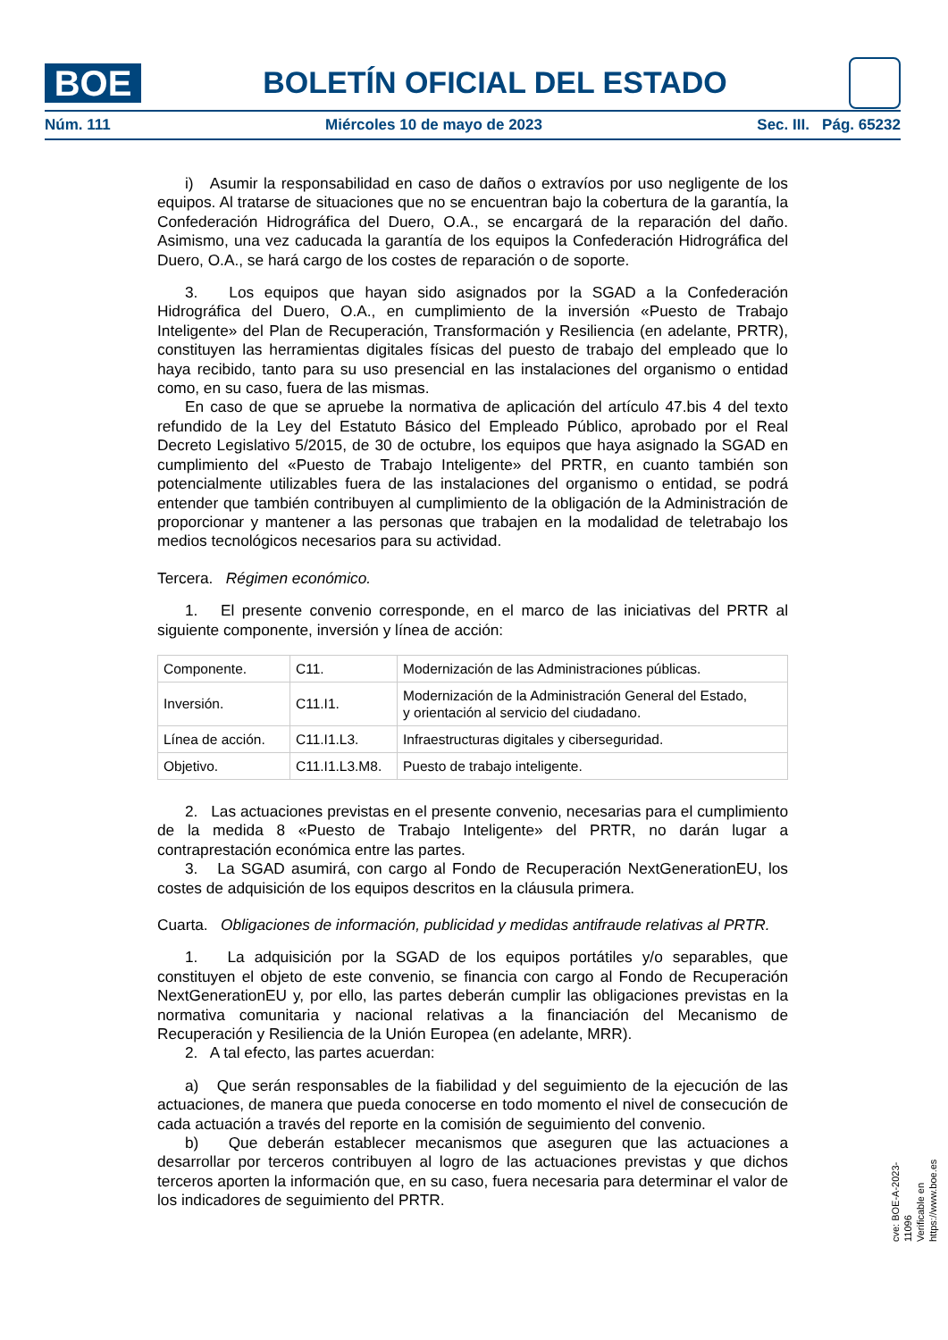BOE
BOLETÍN OFICIAL DEL ESTADO
Núm. 111 Miércoles 10 de mayo de 2023 Sec. III. Pág. 65232
i) Asumir la responsabilidad en caso de daños o extravíos por uso negligente de los equipos. Al tratarse de situaciones que no se encuentran bajo la cobertura de la garantía, la Confederación Hidrográfica del Duero, O.A., se encargará de la reparación del daño. Asimismo, una vez caducada la garantía de los equipos la Confederación Hidrográfica del Duero, O.A., se hará cargo de los costes de reparación o de soporte.
3. Los equipos que hayan sido asignados por la SGAD a la Confederación Hidrográfica del Duero, O.A., en cumplimiento de la inversión «Puesto de Trabajo Inteligente» del Plan de Recuperación, Transformación y Resiliencia (en adelante, PRTR), constituyen las herramientas digitales físicas del puesto de trabajo del empleado que lo haya recibido, tanto para su uso presencial en las instalaciones del organismo o entidad como, en su caso, fuera de las mismas.
En caso de que se apruebe la normativa de aplicación del artículo 47.bis 4 del texto refundido de la Ley del Estatuto Básico del Empleado Público, aprobado por el Real Decreto Legislativo 5/2015, de 30 de octubre, los equipos que haya asignado la SGAD en cumplimiento del «Puesto de Trabajo Inteligente» del PRTR, en cuanto también son potencialmente utilizables fuera de las instalaciones del organismo o entidad, se podrá entender que también contribuyen al cumplimiento de la obligación de la Administración de proporcionar y mantener a las personas que trabajen en la modalidad de teletrabajo los medios tecnológicos necesarios para su actividad.
Tercera. Régimen económico.
1. El presente convenio corresponde, en el marco de las iniciativas del PRTR al siguiente componente, inversión y línea de acción:
| Componente. | C11. | Modernización de las Administraciones públicas. |
| Inversión. | C11.I1. | Modernización de la Administración General del Estado, y orientación al servicio del ciudadano. |
| Línea de acción. | C11.I1.L3. | Infraestructuras digitales y ciberseguridad. |
| Objetivo. | C11.I1.L3.M8. | Puesto de trabajo inteligente. |
2. Las actuaciones previstas en el presente convenio, necesarias para el cumplimiento de la medida 8 «Puesto de Trabajo Inteligente» del PRTR, no darán lugar a contraprestación económica entre las partes.
3. La SGAD asumirá, con cargo al Fondo de Recuperación NextGenerationEU, los costes de adquisición de los equipos descritos en la cláusula primera.
Cuarta. Obligaciones de información, publicidad y medidas antifraude relativas al PRTR.
1. La adquisición por la SGAD de los equipos portátiles y/o separables, que constituyen el objeto de este convenio, se financia con cargo al Fondo de Recuperación NextGenerationEU y, por ello, las partes deberán cumplir las obligaciones previstas en la normativa comunitaria y nacional relativas a la financiación del Mecanismo de Recuperación y Resiliencia de la Unión Europea (en adelante, MRR).
2. A tal efecto, las partes acuerdan:
a) Que serán responsables de la fiabilidad y del seguimiento de la ejecución de las actuaciones, de manera que pueda conocerse en todo momento el nivel de consecución de cada actuación a través del reporte en la comisión de seguimiento del convenio.
b) Que deberán establecer mecanismos que aseguren que las actuaciones a desarrollar por terceros contribuyen al logro de las actuaciones previstas y que dichos terceros aporten la información que, en su caso, fuera necesaria para determinar el valor de los indicadores de seguimiento del PRTR.
cve: BOE-A-2023-11096
Verificable en https://www.boe.es